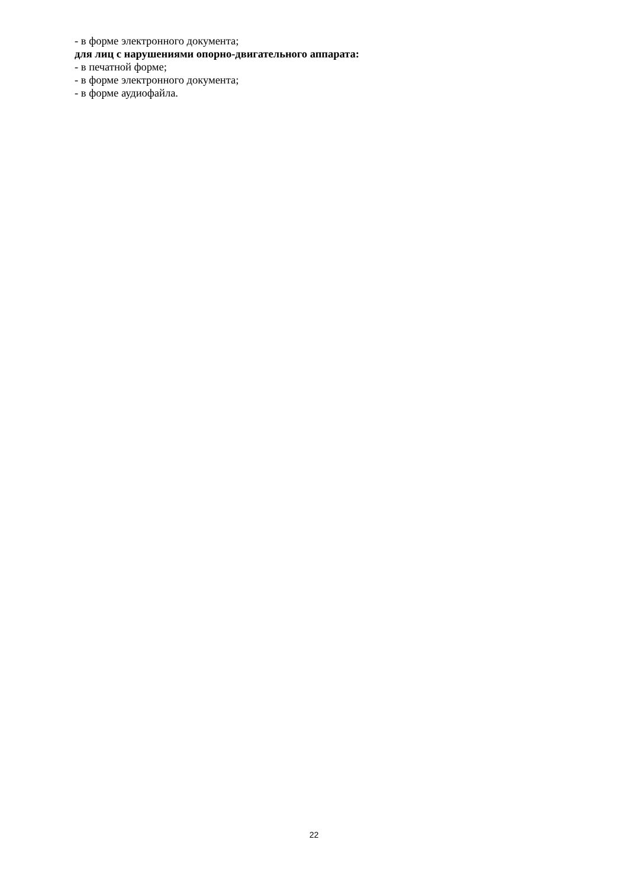- в форме электронного документа;
для лиц с нарушениями опорно-двигательного аппарата:
- в печатной форме;
- в форме электронного документа;
- в форме аудиофайла.
22